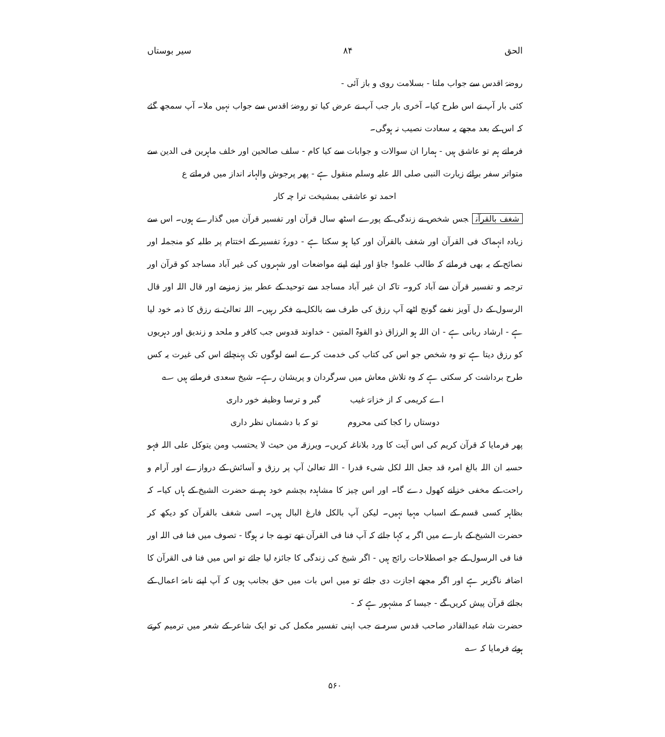الحق ۸۴ سیر بوستاں
روضۂ اقدس سے جواب ملتا - بسلامت روی و باز آئی -
کئی بار آپ نے اس طرح کیا۔ آخری بار جب آپ نے عرض کیا تو روضۂ اقدس سے جواب نہیں ملا۔ آپ سمجھ گئے کہ اس کے بعد مجھے یہ سعادت نصیب نہ ہوگی۔
فرماتے ہم تو عاشق ہیں - ہمارا ان سوالات و جوابات سے کیا کام - سلف صالحین اور خلف ماہرین فی الدین سے متواتر سفر برائے زیارت النبی صلی اللہ علیہ وسلم منقول ہے - پھر پرجوش والہانہ انداز میں فرماتے ع
احمد تو عاشقی بمشیخت ترا چہ کار
شغف بالقرآن جس شخص نے زندگی کے پورے اسٹھ سال قرآن اور تفسیر قرآن میں گذارے ہوں۔ اس سے زیادہ انہماک فی القرآن اور شغف بالقرآن اور کیا ہو سکتا ہے - دورۂ تفسیر کے اختتام پر طلبہ کو منجملہ اور نصائح کے یہ بھی فرماتے کہ طالب علمو! جاؤ اور اپنے اپنے مواضعات اور شہروں کی غیر آباد مساجد کو قرآن اور ترجمہ و تفسیر قرآن سے آباد کرو۔ تاکہ ان غیر آباد مساجد سے توحید کے عطر بیز زمزمے اور قال اللہ اور قال الرسول کے دل آویز نغمے گونج اٹھے آپ رزق کی طرف سے بالکل بے فکر رہیں۔ اللہ تعالیٰ نے رزق کا ذمہ خود لیا ہے - ارشاد ربانی ہے - ان اللہ ہو الرزاق ذو القوۃ المتین - خداوند قدوس جب کافر و ملحد و زندیق اور دہریوں کو رزق دیتا ہے تو وہ شخص جو اس کی کتاب کی خدمت کرے اسے لوگوں تک پہنچائے اس کی غیرت یہ کس طرح برداشت کر سکتی ہے کہ وہ تلاش معاش میں سرگردان و پریشان رہے۔ شیخ سعدی فرماتے ہیں ؎
اے کریمی کہ از خزانۂ غیب گبر و ترسا وظیفہ خور داری
دوستاں را کجا کنی محروم تو کہ با دشمناں نظر داری
پھر فرمایا کہ قرآن کریم کی اس آیت کا ورد بلاناغہ کریں۔ ویرزقہ من حیث لا یحتسب ومن یتوکل علی اللہ فہو حسبہ ان اللہ بالغ امرہ قد جعل اللہ لکل شیء قدرا - اللہ تعالیٰ آپ پر رزق و آسائش کے دروازے اور آرام و راحت کے مخفی خزانے کھول دے گا۔ اور اس چیز کا مشاہدہ بچشم خود ہم نے حضرت الشیخ کے ہاں کیا۔ کہ بظاہر کسی قسم کے اسباب مہیا نہیں۔ لیکن آپ بالکل فارغ البال ہیں۔ اسی شغف بالقرآن کو دیکھ کر حضرت الشیخ کے بارے میں اگر یہ کہا جائے کہ آپ فنا فی القرآن تھے تو بے جا نہ ہوگا - تصوف میں فنا فی اللہ اور فنا فی الرسول کے جو اصطلاحات رائج ہیں - اگر شیخ کی زندگی کا جائزہ لیا جائے تو اس میں فنا فی القرآن کا اضافہ ناگزیر ہے اور اگر مجھے اجازت دی جائے تو میں اس بات میں حق بجانب ہوں کہ آپ اپنے نامۂ اعمال کے بجائے قرآن پیش کریں گے - جیسا کہ مشہور ہے کہ -
حضرت شاہ عبدالقادر صاحب قدس سرہ نے جب اپنی تفسیر مکمل کی تو ایک شاعر کے شعر میں ترمیم کرتے ہوئے فرمایا کہ ؎
۵۶۰